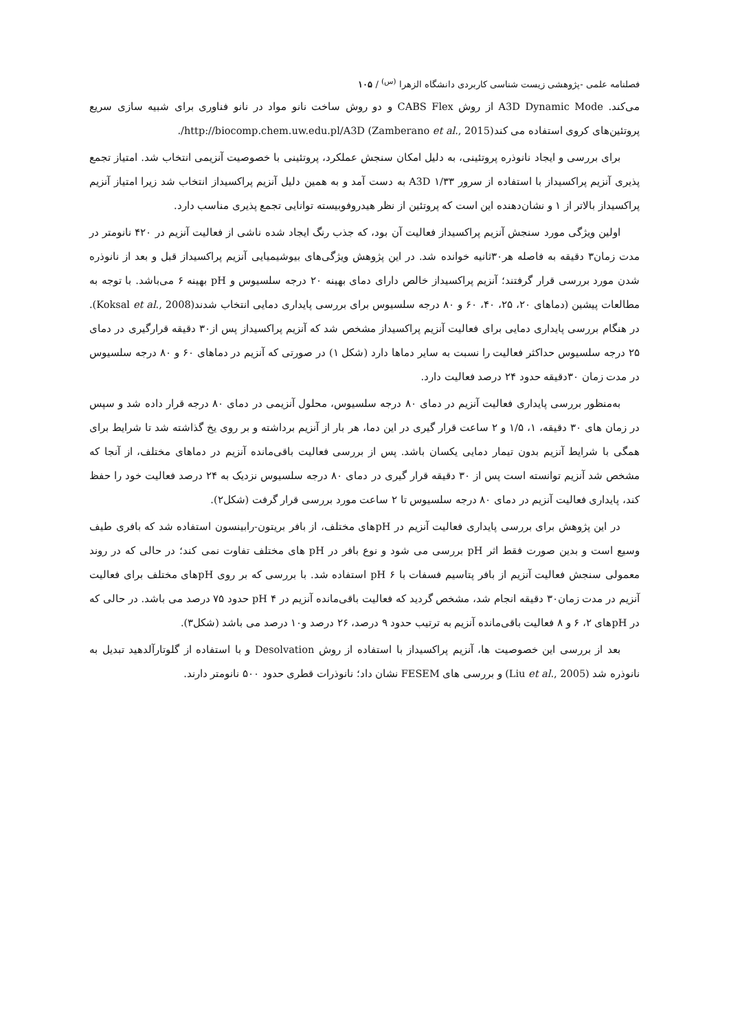فصلنامه علمی -پژوهشی زیست شناسی کاربردی دانشگاه الزهرا <sup>(س)</sup> / ۱۰۵
می‌کند. A3D Dynamic Mode از روش CABS Flex و دو روش ساخت نانو مواد در نانو فناوری برای شبیه سازی سریع پروتئین‌های کروی استفاده می کند(Zamberano et al., 2015) http://biocomp.chem.uw.edu.pl/A3D/.
برای بررسی و ایجاد نانوذره پروتئینی، به دلیل امکان سنجش عملکرد، پروتئینی با خصوصیت آنزیمی انتخاب شد. امتیاز تجمع پذیری آنزیم پراکسیداز با استفاده از سرور A3D ۱/۳۳ به دست آمد و به همین دلیل آنزیم پراکسیداز انتخاب شد زیرا امتیاز آنزیم پراکسیداز بالاتر از ۱ و نشان‌دهنده این است که پروتئین از نظر هیدروفوبیسته توانایی تجمع پذیری مناسب دارد.
اولین ویژگی مورد سنجش آنزیم پراکسیداز فعالیت آن بود، که جذب رنگ ایجاد شده ناشی از فعالیت آنزیم در ۴۲۰ نانومتر در مدت زمان۳ دقیقه به فاصله هر۳۰ثانیه خوانده شد. در این پژوهش ویژگی‌های بیوشیمیایی آنزیم پراکسیداز قبل و بعد از نانوذره شدن مورد بررسی قرار گرفتند؛ آنزیم پراکسیداز خالص دارای دمای بهینه ۲۰ درجه سلسیوس و pH بهینه ۶ می‌باشد. با توجه به مطالعات پیشین (دماهای ۲۰، ۲۵، ۴۰، ۶۰ و ۸۰ درجه سلسیوس برای بررسی پایداری دمایی انتخاب شدند(Koksal et al., 2008). در هنگام بررسی پایداری دمایی برای فعالیت آنزیم پراکسیداز مشخص شد که آنزیم پراکسیداز پس از۳۰ دقیقه قرارگیری در دمای ۲۵ درجه سلسیوس حداکثر فعالیت را نسبت به سایر دماها دارد (شکل ۱) در صورتی که آنزیم در دماهای ۶۰ و ۸۰ درجه سلسیوس در مدت زمان ۳۰دقیقه حدود ۲۴ درصد فعالیت دارد.
به‌منظور بررسی پایداری فعالیت آنزیم در دمای ۸۰ درجه سلسیوس، محلول آنزیمی در دمای ۸۰ درجه قرار داده شد و سپس در زمان های ۳۰ دقیقه، ۱، ۱/۵ و ۲ ساعت قرار گیری در این دما، هر بار از آنزیم برداشته و بر روی یخ گذاشته شد تا شرایط برای همگی با شرایط آنزیم بدون تیمار دمایی یکسان باشد. پس از بررسی فعالیت باقی‌مانده آنزیم در دماهای مختلف، از آنجا که مشخص شد آنزیم توانسته است پس از ۳۰ دقیقه قرار گیری در دمای ۸۰ درجه سلسیوس نزدیک به ۲۴ درصد فعالیت خود را حفظ کند، پایداری فعالیت آنزیم در دمای ۸۰ درجه سلسیوس تا ۲ ساعت مورد بررسی قرار گرفت (شکل۲).
در این پژوهش برای بررسی پایداری فعالیت آنزیم در pHهای مختلف، از بافر بریتون-رابینسون استفاده شد که بافری طیف وسیع است و بدین صورت فقط اثر pH بررسی می شود و نوع بافر در pH های مختلف تفاوت نمی کند؛ در حالی که در روند معمولی سنجش فعالیت آنزیم از بافر پتاسیم فسفات با pH ۶ استفاده شد. با بررسی که بر روی pHهای مختلف برای فعالیت آنزیم در مدت زمان۳۰ دقیقه انجام شد، مشخص گردید که فعالیت باقی‌مانده آنزیم در pH ۴ حدود ۷۵ درصد می باشد. در حالی که در pHهای ۲، ۶ و ۸ فعالیت باقی‌مانده آنزیم به ترتیب حدود ۹ درصد، ۲۶ درصد و۱۰ درصد می باشد (شکل۳).
بعد از بررسی این خصوصیت ها، آنزیم پراکسیداز با استفاده از روش Desolvation و با استفاده از گلوتارآلدهید تبدیل به نانوذره شد (Liu et al., 2005) و بررسی های FESEM نشان داد؛ نانوذرات قطری حدود ۵۰۰ نانومتر دارند.